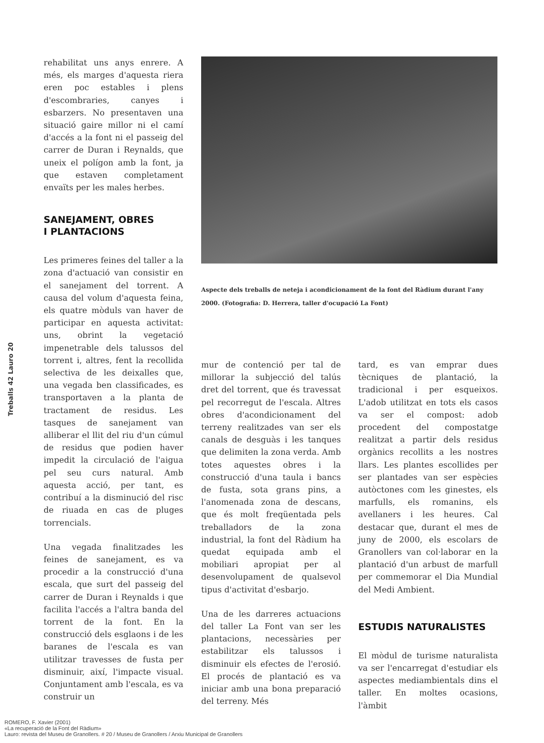rehabilitat uns anys enrere. A més, els marges d'aquesta riera eren poc estables i plens d'escombraries, canyes i esbarzers. No presentaven una situació gaire millor ni el camí d'accés a la font ni el passeig del carrer de Duran i Reynalds, que uneix el polígon amb la font, ja que estaven completament envaïts per les males herbes.
SANEJAMENT, OBRES
I PLANTACIONS
Les primeres feines del taller a la zona d'actuació van consistir en el sanejament del torrent. A causa del volum d'aquesta feina, els quatre mòduls van haver de participar en aquesta activitat: uns, obrint la vegetació impenetrable dels talussos del torrent i, altres, fent la recollida selectiva de les deixalles que, una vegada ben classificades, es transportaven a la planta de tractament de residus. Les tasques de sanejament van alliberar el llit del riu d'un cúmul de residus que podien haver impedit la circulació de l'aigua pel seu curs natural. Amb aquesta acció, per tant, es contribuí a la disminució del risc de riuada en cas de pluges torrencials.
Una vegada finalitzades les feines de sanejament, es va procedir a la construcció d'una escala, que surt del passeig del carrer de Duran i Reynalds i que facilita l'accés a l'altra banda del torrent de la font. En la construcció dels esglaons i de les baranes de l'escala es van utilitzar travesses de fusta per disminuir, així, l'impacte visual. Conjuntament amb l'escala, es va construir un
Aspecte dels treballs de neteja i acondicionament de la font del Ràdium durant l'any 2000. (Fotografia: D. Herrera, taller d'ocupació La Font)
mur de contenció per tal de millorar la subjecció del talús dret del torrent, que és travessat pel recorregut de l'escala. Altres obres d'acondicionament del terreny realitzades van ser els canals de desguàs i les tanques que delimiten la zona verda. Amb totes aquestes obres i la construcció d'una taula i bancs de fusta, sota grans pins, a l'anomenada zona de descans, que és molt freqüentada pels treballadors de la zona industrial, la font del Ràdium ha quedat equipada amb el mobiliari apropiat per al desenvolupament de qualsevol tipus d'activitat d'esbarjo.
Una de les darreres actuacions del taller La Font van ser les plantacions, necessàries per estabilitzar els talussos i disminuir els efectes de l'erosió. El procés de plantació es va iniciar amb una bona preparació del terreny. Més
tard, es van emprar dues tècniques de plantació, la tradicional i per esqueixos. L'adob utilitzat en tots els casos va ser el compost: adob procedent del compostatge realitzat a partir dels residus orgànics recollits a les nostres llars. Les plantes escollides per ser plantades van ser espècies autòctones com les ginestes, els marfulls, els romanins, els avellaners i les heures. Cal destacar que, durant el mes de juny de 2000, els escolars de Granollers van col·laborar en la plantació d'un arbust de marfull per commemorar el Dia Mundial del Medi Ambient.
ESTUDIS NATURALISTES
El mòdul de turisme naturalista va ser l'encarregat d'estudiar els aspectes mediambientals dins el taller. En moltes ocasions, l'àmbit
Treballs 42 Lauro 20
ROMERO, F. Xavier (2001)
«La recuperació de la Font del Ràdium»
Lauro: revista del Museu de Granollers. # 20 / Museu de Granollers / Arxiu Municipal de Granollers